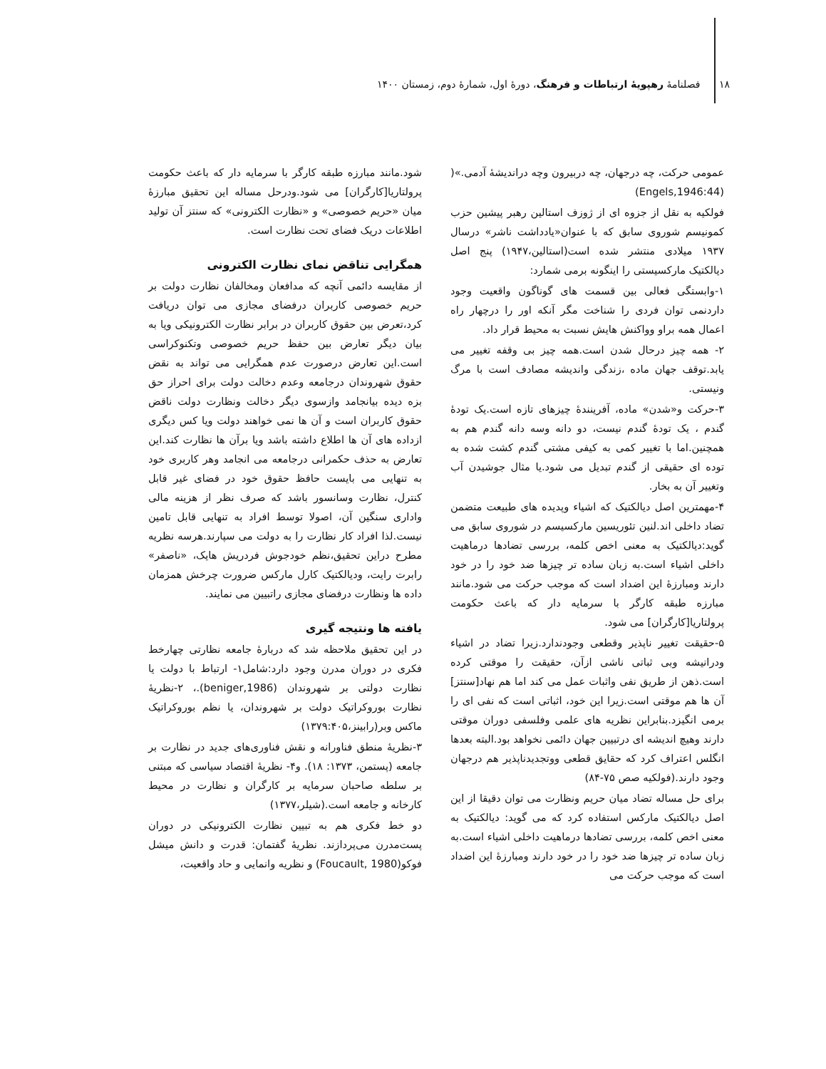۱۸ فصلنامهٔ رهپویهٔ ارتباطات و فرهنگ، دورهٔ اول، شمارهٔ دوم، زمستان ۱۴۰۰
عمومی حرکت، چه درجهان، چه دربیرون وچه دراندیشهٔ آدمی.»( (Engels,1946:44)
فولکیه به نقل از جزوه ای از ژوزف استالین رهبر پیشین حزب کمونیسم شوروی سابق که با عنوان«یادداشت ناشر» درسال ۱۹۳۷ میلادی منتشر شده است(استالین،۱۹۴۷) پنج اصل دیالکتیک مارکسیستی را اینگونه برمی شمارد:
۱-وابستگی فعالی بین قسمت های گوناگون واقعیت وجود داردنمی توان فردی را شناخت مگر آنکه اور را درچهار راه اعمال همه براو وواکنش هایش نسبت به محیط قرار داد.
۲- همه چیز درحال شدن است.همه چیز بی وقفه تغییر می یابد.توقف جهان ماده ،زندگی واندیشه مصادف است با مرگ ونیستی.
۳-حرکت و«شدن» ماده، آفرینندهٔ چیزهای تازه است.یک تودهٔ گندم ، یک تودهٔ گندم نیست، دو دانه وسه دانه گندم هم به همچنین.اما با تغییر کمی به کیفی مشتی گندم کشت شده به توده ای حقیقی از گندم تبدیل می شود.یا مثال جوشیدن آب وتغییر آن به بخار.
۴-مهمترین اصل دیالکتیک که اشیاء وپدیده های طبیعت متضمن تضاد داخلی اند.لنین تئوریسین مارکسیسم در شوروی سابق می گوید:دیالکتیک به معنی اخص کلمه، بررسی تضادها درماهیت داخلی اشیاء است.به زبان ساده تر چیزها ضد خود را در خود دارند ومبارزهٔ این اضداد است که موجب حرکت می شود.مانند مبارزه طبقه کارگر با سرمایه دار که باعث حکومت پرولتاریا[کارگران] می شود.
۵-حقیقت تغییر ناپذیر وقطعی وجودندارد.زیرا تضاد در اشیاء ودرانیشه وبی ثباتی ناشی ازآن، حقیقت را موقتی کرده است.ذهن از طریق نفی واثبات عمل می کند اما هم نهاد[سنتز] آن ها هم موقتی است.زیرا این خود، اثباتی است که نفی ای را برمی انگیزد.بنابراین نظریه های علمی وفلسفی دوران موقتی دارند وهیچ اندیشه ای درتبیین جهان دائمی نخواهد بود.البته بعدها انگلس اعتراف کرد که حقایق قطعی ووتجدیدناپذیر هم درجهان وجود دارند.(فولکیه صص ۷۵-۸۴)
برای حل مساله تضاد میان حریم ونظارت می توان دقیقا از این اصل دیالکتیک مارکس استفاده کرد که می گوید: دیالکتیک به معنی اخص کلمه، بررسی تضادها درماهیت داخلی اشیاء است.به زبان ساده تر چیزها ضد خود را در خود دارند ومبارزهٔ این اضداد است که موجب حرکت می
شود.مانند مبارزه طبقه کارگر با سرمایه دار که باعث حکومت پرولتاریا[کارگران] می شود.ودرحل مساله این تحقیق مبارزهٔ میان «حریم خصوصی» و «نظارت الکترونی» که سنتز آن تولید اطلاعات دریک فضای تحت نظارت است.
همگرایی تناقض نمای نظارت الکترونی
از مقایسه دائمی آنچه که مدافعان ومخالفان نظارت دولت بر حریم خصوصی کاربران درفضای مجازی می توان دریافت کرد،تعرض بین حقوق کاربران در برابر نظارت الکترونیکی ویا به بیان دیگر تعارض بین حفظ حریم خصوصی وتکنوکراسی است.این تعارض درصورت عدم همگرایی می تواند به نقض حقوق شهروندان درجامعه وعدم دخالت دولت برای احراز حق بزه دیده بیانجامد وازسوی دیگر دخالت ونظارت دولت ناقض حقوق کاربران است و آن ها نمی خواهند دولت ویا کس دیگری ازداده های آن ها اطلاع داشته باشد ویا برآن ها نظارت کند.این تعارض به حذف حکمرانی درجامعه می انجامد وهر کاربری خود به تنهایی می بایست حافظ حقوق خود در فضای غیر قابل کنترل، نظارت وسانسور باشد که صرف نظر از هزینه مالی واداری سنگین آن، اصولا توسط افراد به تنهایی قابل تامین نیست.لذا افراد کار نظارت را به دولت می سپارند.هرسه نظریه مطرح دراین تحقیق،نظم خودجوش فردریش هایک، «ناصفر» رابرت رایت، ودیالکتیک کارل مارکس ضرورت چرخش همزمان داده ها ونظارت درفضای مجازی راتبیین می نمایند.
یافته ها ونتیجه گیری
در این تحقیق ملاحظه شد که دربارهٔ جامعه نظارتی چهارخط فکری در دوران مدرن وجود دارد:شامل۱- ارتباط با دولت یا نظارت دولتی بر شهروندان (beniger,1986).، ۲-نظریهٔ نظارت بوروکراتیک دولت بر شهروندان، یا نظم بوروکراتیک ماکس وبر(رابینز،۱۳۷۹:۴۰۵)
۳-نظریهٔ منطق فناورانه و نقش فناوری‌های جدید در نظارت بر جامعه (پستمن، ۱۳۷۳: ۱۸). و۴- نظریهٔ اقتصاد سیاسی که مبتنی بر سلطه صاحبان سرمایه بر کارگران و نظارت در محیط کارخانه و جامعه است.(شیلر،۱۳۷۷)
دو خط فکری هم به تبیین نظارت الکترونیکی در دوران پست‌مدرن می‌پردازند. نظریهٔ گفتمان: قدرت و دانش میشل فوکو(Foucault, 1980) و نظریه وانمایی و حاد واقعیت،